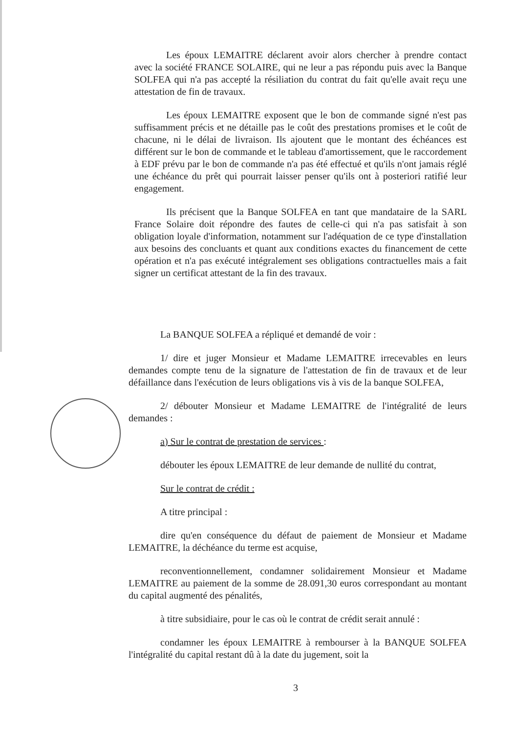Les époux LEMAITRE déclarent avoir alors chercher à prendre contact avec la société FRANCE SOLAIRE, qui ne leur a pas répondu puis avec la Banque SOLFEA qui n'a pas accepté la résiliation du contrat du fait qu'elle avait reçu une attestation de fin de travaux.
Les époux LEMAITRE exposent que le bon de commande signé n'est pas suffisamment précis et ne détaille pas le coût des prestations promises et le coût de chacune, ni le délai de livraison. Ils ajoutent que le montant des échéances est différent sur le bon de commande et le tableau d'amortissement, que le raccordement à EDF prévu par le bon de commande n'a pas été effectué et qu'ils n'ont jamais réglé une échéance du prêt qui pourrait laisser penser qu'ils ont à posteriori ratifié leur engagement.
Ils précisent que la Banque SOLFEA en tant que mandataire de la SARL France Solaire doit répondre des fautes de celle-ci qui n'a pas satisfait à son obligation loyale d'information, notamment sur l'adéquation de ce type d'installation aux besoins des concluants et quant aux conditions exactes du financement de cette opération et n'a pas exécuté intégralement ses obligations contractuelles mais a fait signer un certificat attestant de la fin des travaux.
La BANQUE SOLFEA a répliqué et demandé de voir :
1/ dire et juger Monsieur et Madame LEMAITRE irrecevables en leurs demandes compte tenu de la signature de l'attestation de fin de travaux et de leur défaillance dans l'exécution de leurs obligations vis à vis de la banque SOLFEA,
2/ débouter Monsieur et Madame LEMAITRE de l'intégralité de leurs demandes :
a) Sur le contrat de prestation de services :
débouter les époux LEMAITRE de leur demande de nullité du contrat,
Sur le contrat de crédit :
A titre principal :
dire qu'en conséquence du défaut de paiement de Monsieur et Madame LEMAITRE, la déchéance du terme est acquise,
reconventionnellement, condamner solidairement Monsieur et Madame LEMAITRE au paiement de la somme de 28.091,30 euros correspondant au montant du capital augmenté des pénalités,
à titre subsidiaire, pour le cas où le contrat de crédit serait annulé :
condamner les époux LEMAITRE à rembourser à la BANQUE SOLFEA l'intégralité du capital restant dû à la date du jugement, soit la
3